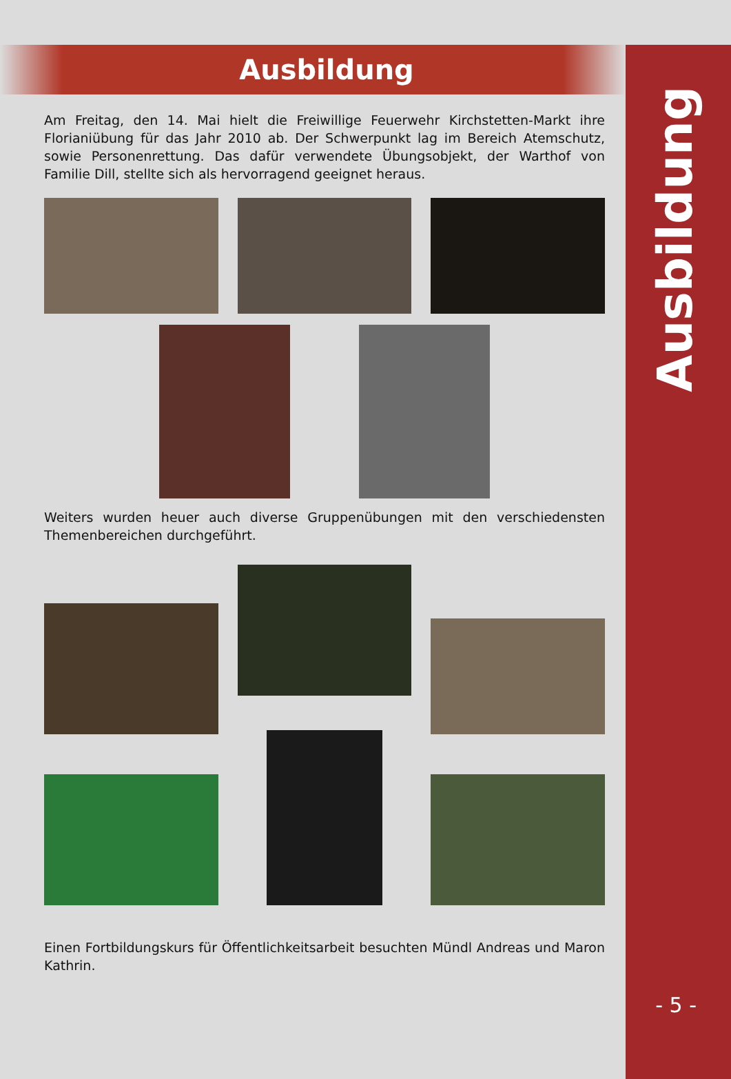Ausbildung
Ausbildung
Am Freitag, den 14. Mai hielt die Freiwillige Feuerwehr Kirchstetten-Markt ihre Florianiübung für das Jahr 2010 ab. Der Schwerpunkt lag im Bereich Atemschutz, sowie Personenrettung. Das dafür verwendete Übungsobjekt, der Warthof von Familie Dill, stellte sich als hervorragend geeignet heraus.
Weiters wurden heuer auch diverse Gruppenübungen mit den verschiedensten Themenbereichen durchgeführt.
Einen Fortbildungskurs für Öffentlichkeitsarbeit besuchten Mündl Andreas und Maron Kathrin.
- 5 -